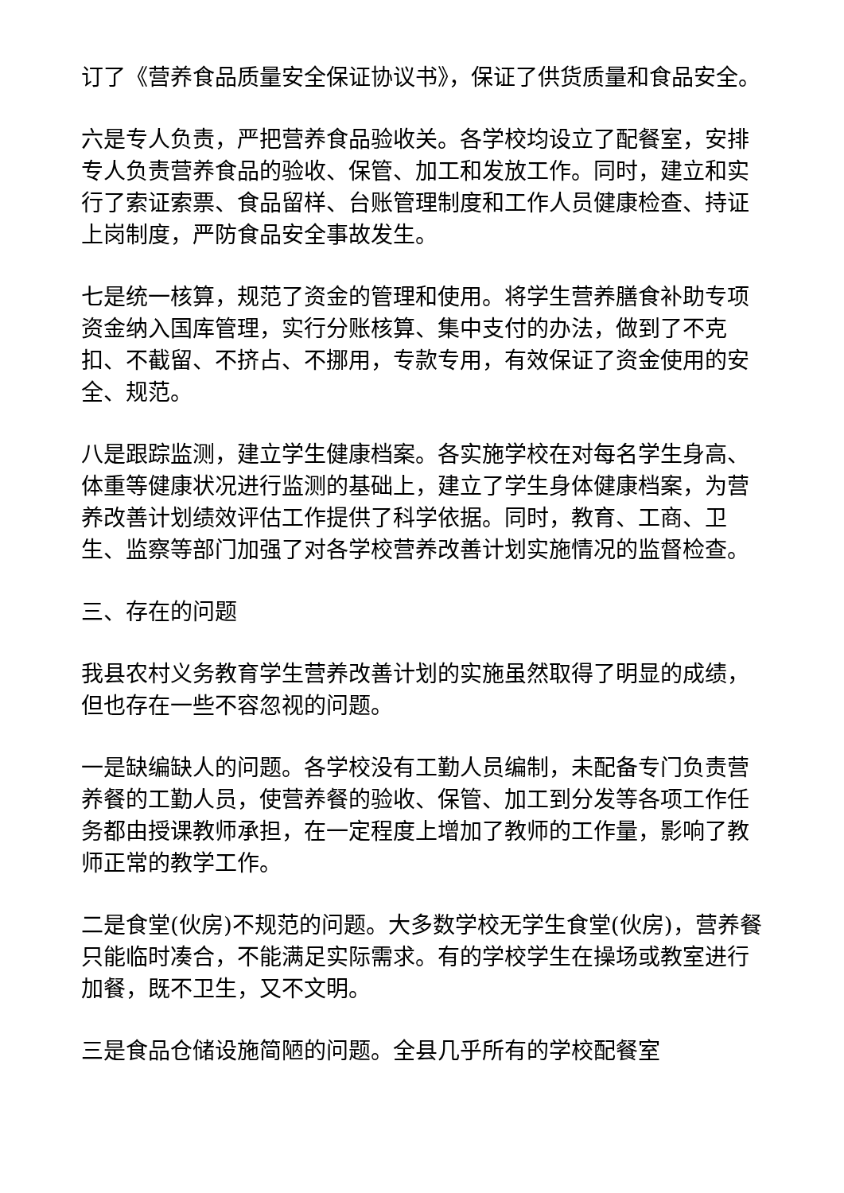订了《营养食品质量安全保证协议书》，保证了供货质量和食品安全。
六是专人负责，严把营养食品验收关。各学校均设立了配餐室，安排专人负责营养食品的验收、保管、加工和发放工作。同时，建立和实行了索证索票、食品留样、台账管理制度和工作人员健康检查、持证上岗制度，严防食品安全事故发生。
七是统一核算，规范了资金的管理和使用。将学生营养膳食补助专项资金纳入国库管理，实行分账核算、集中支付的办法，做到了不克扣、不截留、不挤占、不挪用，专款专用，有效保证了资金使用的安全、规范。
八是跟踪监测，建立学生健康档案。各实施学校在对每名学生身高、体重等健康状况进行监测的基础上，建立了学生身体健康档案，为营养改善计划绩效评估工作提供了科学依据。同时，教育、工商、卫生、监察等部门加强了对各学校营养改善计划实施情况的监督检查。
三、存在的问题
我县农村义务教育学生营养改善计划的实施虽然取得了明显的成绩，但也存在一些不容忽视的问题。
一是缺编缺人的问题。各学校没有工勤人员编制，未配备专门负责营养餐的工勤人员，使营养餐的验收、保管、加工到分发等各项工作任务都由授课教师承担，在一定程度上增加了教师的工作量，影响了教师正常的教学工作。
二是食堂(伙房)不规范的问题。大多数学校无学生食堂(伙房)，营养餐只能临时凑合，不能满足实际需求。有的学校学生在操场或教室进行加餐，既不卫生，又不文明。
三是食品仓储设施简陋的问题。全县几乎所有的学校配餐室